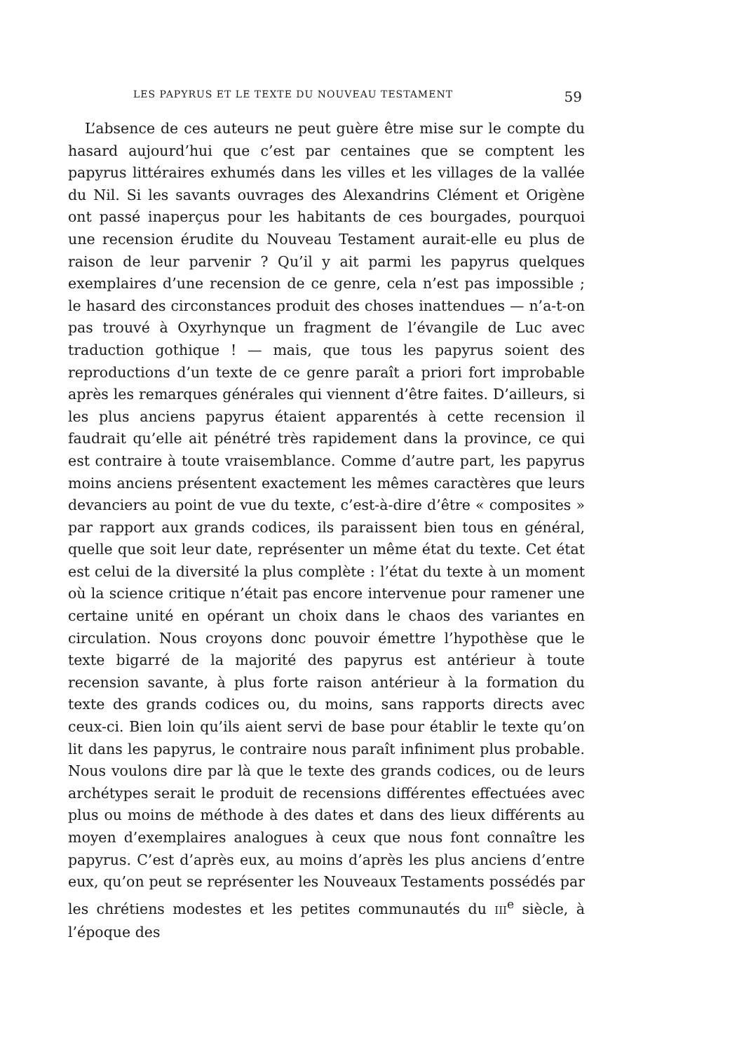LES PAPYRUS ET LE TEXTE DU NOUVEAU TESTAMENT 59
L’absence de ces auteurs ne peut guère être mise sur le compte du hasard aujourd’hui que c’est par centaines que se comptent les papyrus littéraires exhumés dans les villes et les villages de la vallée du Nil. Si les savants ouvrages des Alexandrins Clément et Origène ont passé inaperçus pour les habitants de ces bourgades, pourquoi une recension érudite du Nouveau Testament aurait-elle eu plus de raison de leur parvenir ? Qu’il y ait parmi les papyrus quelques exemplaires d’une recension de ce genre, cela n’est pas impossible ; le hasard des circonstances produit des choses inattendues — n’a-t-on pas trouvé à Oxyrhynque un fragment de l’évangile de Luc avec traduction gothique ! — mais, que tous les papyrus soient des reproductions d’un texte de ce genre paraît a priori fort improbable après les remarques générales qui viennent d’être faites. D’ailleurs, si les plus anciens papyrus étaient apparentés à cette recension il faudrait qu’elle ait pénétré très rapidement dans la province, ce qui est contraire à toute vraisemblance. Comme d’autre part, les papyrus moins anciens présentent exactement les mêmes caractères que leurs devanciers au point de vue du texte, c’est-à-dire d’être « composites » par rapport aux grands codices, ils paraissent bien tous en général, quelle que soit leur date, représenter un même état du texte. Cet état est celui de la diversité la plus complète : l’état du texte à un moment où la science critique n’était pas encore intervenue pour ramener une certaine unité en opérant un choix dans le chaos des variantes en circulation. Nous croyons donc pouvoir émettre l’hypothèse que le texte bigarré de la majorité des papyrus est antérieur à toute recension savante, à plus forte raison antérieur à la formation du texte des grands codices ou, du moins, sans rapports directs avec ceux-ci. Bien loin qu’ils aient servi de base pour établir le texte qu’on lit dans les papyrus, le contraire nous paraît infiniment plus probable. Nous voulons dire par là que le texte des grands codices, ou de leurs archétypes serait le produit de recensions différentes effectuées avec plus ou moins de méthode à des dates et dans des lieux différents au moyen d’exemplaires analogues à ceux que nous font connaître les papyrus. C’est d’après eux, au moins d’après les plus anciens d’entre eux, qu’on peut se représenter les Nouveaux Testaments possédés par les chrétiens modestes et les petites communautés du III<sup>e</sup> siècle, à l’époque des